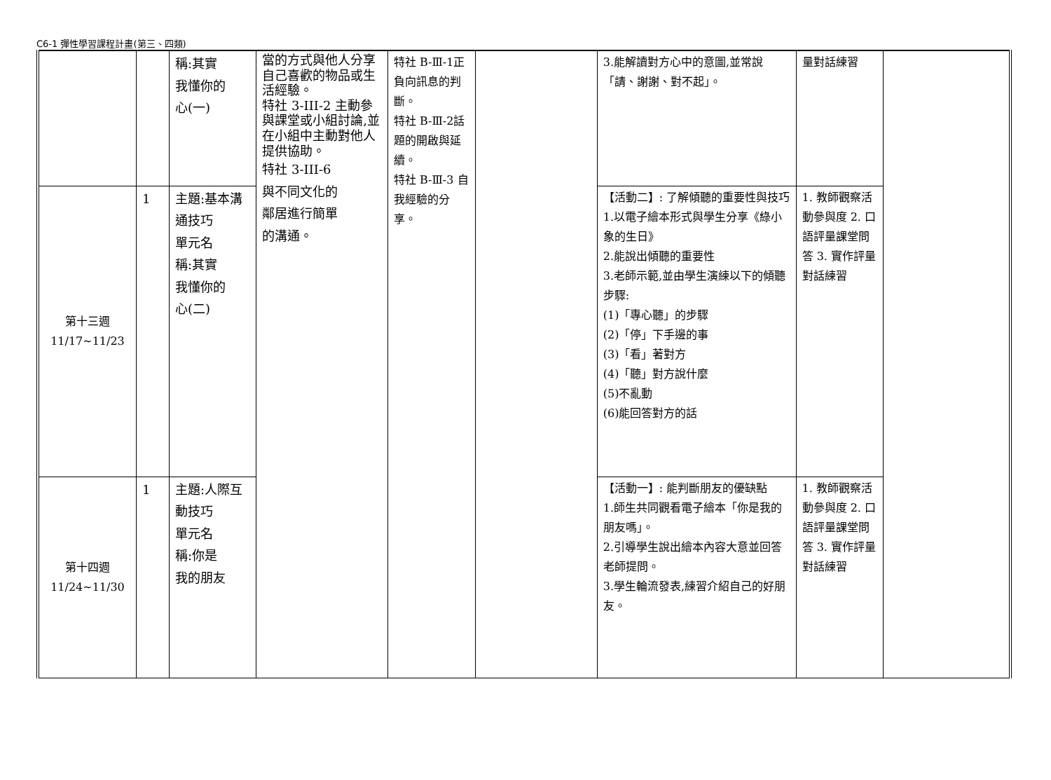C6-1 彈性學習課程計畫(第三、四類)
| | | 稱:其實 我懂你的 心(一) | 當的方式與他人分享自己喜歡的物品或生活經驗。 特社 3-III-2 主動參與課堂或小組討論,並在小組中主動對他人提供協助。 特社 3-III-6 與不同文化的 鄰居進行簡單 的溝通。 | 特社 B-Ⅲ-1正負向訊息的判斷。 特社 B-Ⅲ-2話題的開啟與延續。 特社 B-Ⅲ-3 自我經驗的分享。 | | 3.能解讀對方心中的意圖,並常說「請、謝謝、對不起」。 | 量對話練習 | |
| 第十三週 11/17~11/23 | 1 | 主題:基本溝通技巧 單元名 稱:其實 我懂你的 心(二) | | | | 【活動二】: 了解傾聽的重要性與技巧 1.以電子繪本形式與學生分享《綠小象的生日》 2.能說出傾聽的重要性 3.老師示範,並由學生演練以下的傾聽步驟: (1)「專心聽」的步驟 (2)「停」下手邊的事 (3)「看」著對方 (4)「聽」對方說什麼 (5)不亂動 (6)能回答對方的話 | 1. 教師觀察活動參與度 2. 口語評量課堂問答 3. 實作評量對話練習 | |
| 第十四週 11/24~11/30 | 1 | 主題:人際互動技巧 單元名 稱:你是 我的朋友 | | | | 【活動一】: 能判斷朋友的優缺點 1.師生共同觀看電子繪本「你是我的朋友嗎」。 2.引導學生說出繪本內容大意並回答老師提問。 3.學生輪流發表,練習介紹自己的好朋友。 | 1. 教師觀察活動參與度 2. 口語評量課堂問答 3. 實作評量對話練習 | |